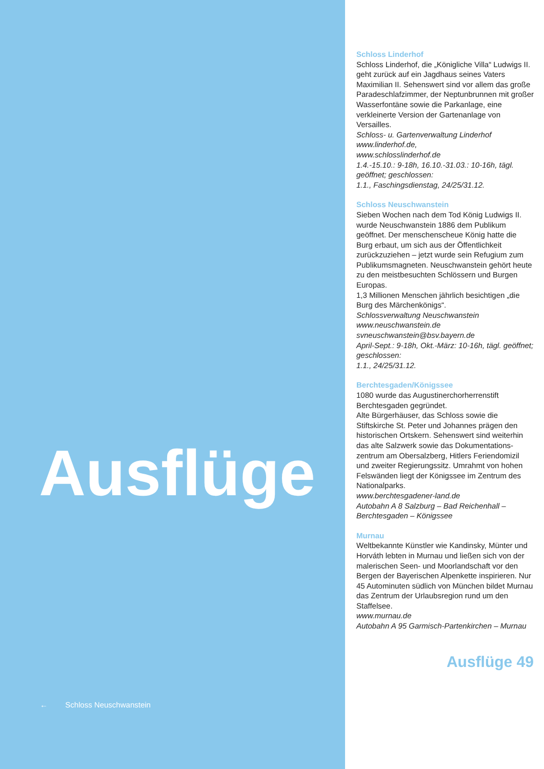Ausflüge
← Schloss Neuschwanstein
Schloss Linderhof
Schloss Linderhof, die „Königliche Villa“ Ludwigs II. geht zurück auf ein Jagdhaus seines Vaters Maximilian II. Sehenswert sind vor allem das große Paradeschlaf­zimmer, der Neptunbrunnen mit großer Wasserfontäne sowie die Parkanlage, eine verkleinerte Version der Gartenan­lage von Versailles.
Schloss- u. Gartenverwaltung Linderhof
www.linderhof.de,
www.schlosslinderhof.de
1.4.-15.10.: 9-18h, 16.10.-31.03.: 10-16h, tägl. geöffnet; geschlossen:
1.1., Faschingsdienstag, 24/25/31.12.
Schloss Neuschwanstein
Sieben Wochen nach dem Tod König Ludwigs II. wurde Neuschwanstein 1886 dem Publikum geöffnet. Der menschen­scheue König hatte die Burg erbaut, um sich aus der Öffentlichkeit zurückzuzie­hen – jetzt wurde sein Refugium zum Publikumsmagneten. Neuschwanstein gehört heute zu den meistbesuchten Schlössern und Burgen Europas.
1,3 Millionen Menschen jährlich besichti­gen „die Burg des Märchenkönigs“.
Schlossverwaltung Neuschwanstein
www.neuschwanstein.de
svneuschwanstein@bsv.bayern.de
April-Sept.: 9-18h, Okt.-März: 10-16h, tägl. geöffnet; geschlossen:
1.1., 24/25/31.12.
Berchtesgaden/Königssee
1080 wurde das Augustinerchorherren­stift Berchtesgaden gegründet.
Alte Bürgerhäuser, das Schloss sowie die Stiftskirche St. Peter und Johannes prägen den historischen Ortskern. Sehenswert sind weiterhin das alte Salzwerk sowie das Dokumentations­zentrum am Obersalzberg, Hitlers Feri­endomizil und zweiter Regierungssitz. Umrahmt von hohen Felswänden liegt der Königssee im Zentrum des Nationalparks.
www.berchtesgadener-land.de
Autobahn A 8 Salzburg – Bad Reichen­hall – Berchtesgaden – Königssee
Murnau
Weltbekannte Künstler wie Kandinsky, Münter und Horváth lebten in Murnau und ließen sich von der malerischen Seen- und Moorlandschaft vor den Bergen der Bayerischen Alpenkette inspirieren. Nur 45 Autominuten südlich von München bildet Murnau das Zen­trum der Urlaubsregion rund um den Staffelsee.
www.murnau.de
Autobahn A 95 Garmisch-Partenkirchen – Murnau
Ausflüge 49